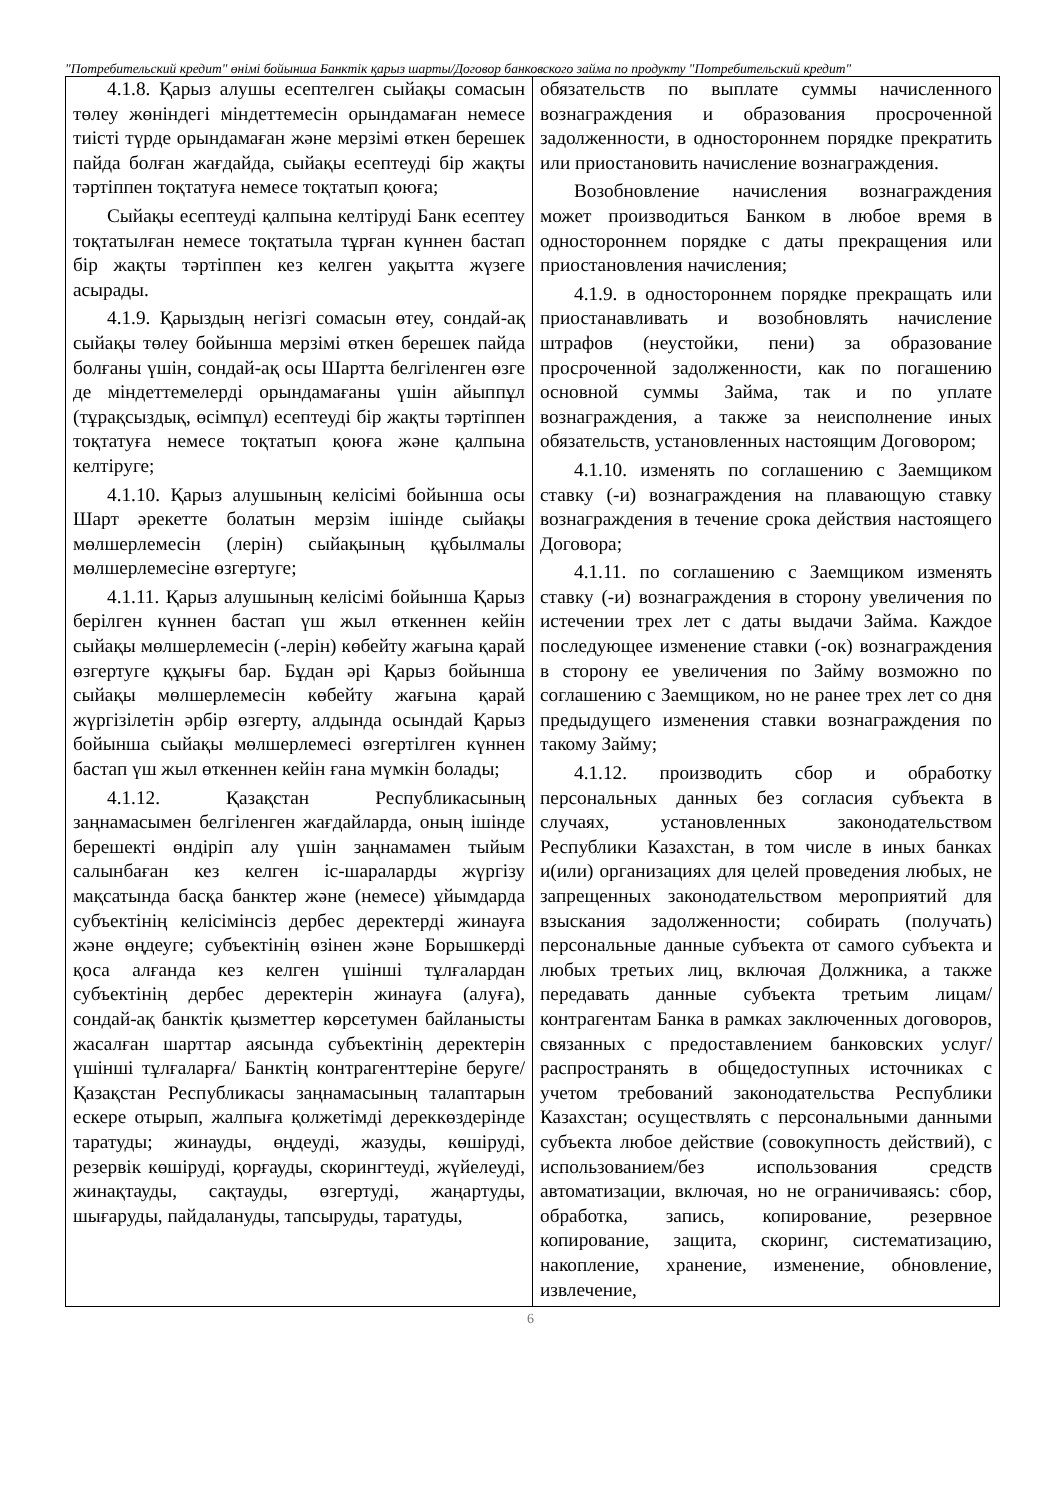"Потребительский кредит" өнімі бойынша Банктік қарыз шарты/Договор банковского займа по продукту "Потребительский кредит"
| 4.1.8. Қарыз алушы есептелген сыйақы сомасын төлеу жөніндегі міндеттемесін орындамаған немесе тиісті түрде орындамаған және мерзімі өткен берешек пайда болған жағдайда, сыйақы есептеуді бір жақты тәртіппен тоқтатуға немесе тоқтатып қоюға; Сыйақы есептеуді қалпына келтіруді Банк есептеу тоқтатылған немесе тоқтатыла тұрған күннен бастап бір жақты тәртіппен кез келген уақытта жүзеге асырады. 4.1.9. Қарыздың негізгі сомасын өтеу, сондай-ақ сыйақы төлеу бойынша мерзімі өткен берешек пайда болғаны үшін, сондай-ақ осы Шартта белгіленген өзге де міндеттемелерді орындамағаны үшін айыппұл (тұрақсыздық, өсімпұл) есептеуді бір жақты тәртіппен тоқтатуға немесе тоқтатып қоюға және қалпына келтіруге; 4.1.10. Қарыз алушының келісімі бойынша осы Шарт әрекетте болатын мерзім ішінде сыйақы мөлшерлемесін (лерін) сыйақының құбылмалы мөлшерлемесіне өзгертуге; 4.1.11. Қарыз алушының келісімі бойынша Қарыз берілген күннен бастап үш жыл өткеннен кейін сыйақы мөлшерлемесін (-лерін) көбейту жағына қарай өзгертуге құқығы бар. Бұдан әрі Қарыз бойынша сыйақы мөлшерлемесін көбейту жағына қарай жүргізілетін әрбір өзгерту, алдында осындай Қарыз бойынша сыйақы мөлшерлемесі өзгертілген күннен бастап үш жыл өткеннен кейін ғана мүмкін болады; 4.1.12. Қазақстан Республикасының заңнамасымен белгіленген жағдайларда, оның ішінде берешекті өндіріп алу үшін заңнамамен тыйым салынбаған кез келген іс-шараларды жүргізу мақсатында басқа банктер және (немесе) ұйымдарда субъектінің келісімінсіз дербес деректерді жинауға және өңдеуге; субъектінің өзінен және Борышкерді қоса алғанда кез келген үшінші тұлғалардан субъектінің дербес деректерін жинауға (алуға), сондай-ақ банктік қызметтер көрсетумен байланысты жасалған шарттар аясында субъектінің деректерін үшінші тұлғаларға/ Банктің контрагенттеріне беруге/ Қазақстан Республикасы заңнамасының талаптарын ескере отырып, жалпыға қолжетімді дереккөздерінде таратуды; жинауды, өңдеуді, жазуды, көшіруді, резервік көшіруді, қорғауды, скорингтеуді, жүйелеуді, жинақтауды, сақтауды, өзгертуді, жаңартуды, шығаруды, пайдалануды, тапсыруды, таратуды, | обязательств по выплате суммы начисленного вознаграждения и образования просроченной задолженности, в одностороннем порядке прекратить или приостановить начисление вознаграждения. Возобновление начисления вознаграждения может производиться Банком в любое время в одностороннем порядке с даты прекращения или приостановления начисления; 4.1.9. в одностороннем порядке прекращать или приостанавливать и возобновлять начисление штрафов (неустойки, пени) за образование просроченной задолженности, как по погашению основной суммы Займа, так и по уплате вознаграждения, а также за неисполнение иных обязательств, установленных настоящим Договором; 4.1.10. изменять по соглашению с Заемщиком ставку (-и) вознаграждения на плавающую ставку вознаграждения в течение срока действия настоящего Договора; 4.1.11. по соглашению с Заемщиком изменять ставку (-и) вознаграждения в сторону увеличения по истечении трех лет с даты выдачи Займа. Каждое последующее изменение ставки (-ок) вознаграждения в сторону ее увеличения по Займу возможно по соглашению с Заемщиком, но не ранее трех лет со дня предыдущего изменения ставки вознаграждения по такому Займу; 4.1.12. производить сбор и обработку персональных данных без согласия субъекта в случаях, установленных законодательством Республики Казахстан, в том числе в иных банках и(или) организациях для целей проведения любых, не запрещенных законодательством мероприятий для взыскания задолженности; собирать (получать) персональные данные субъекта от самого субъекта и любых третьих лиц, включая Должника, а также передавать данные субъекта третьим лицам/контрагентам Банка в рамках заключенных договоров, связанных с предоставлением банковских услуг/распространять в общедоступных источниках с учетом требований законодательства Республики Казахстан; осуществлять с персональными данными субъекта любое действие (совокупность действий), с использованием/без использования средств автоматизации, включая, но не ограничиваясь: сбор, обработка, запись, копирование, резервное копирование, защита, скоринг, систематизацию, накопление, хранение, изменение, обновление, извлечение, |
6